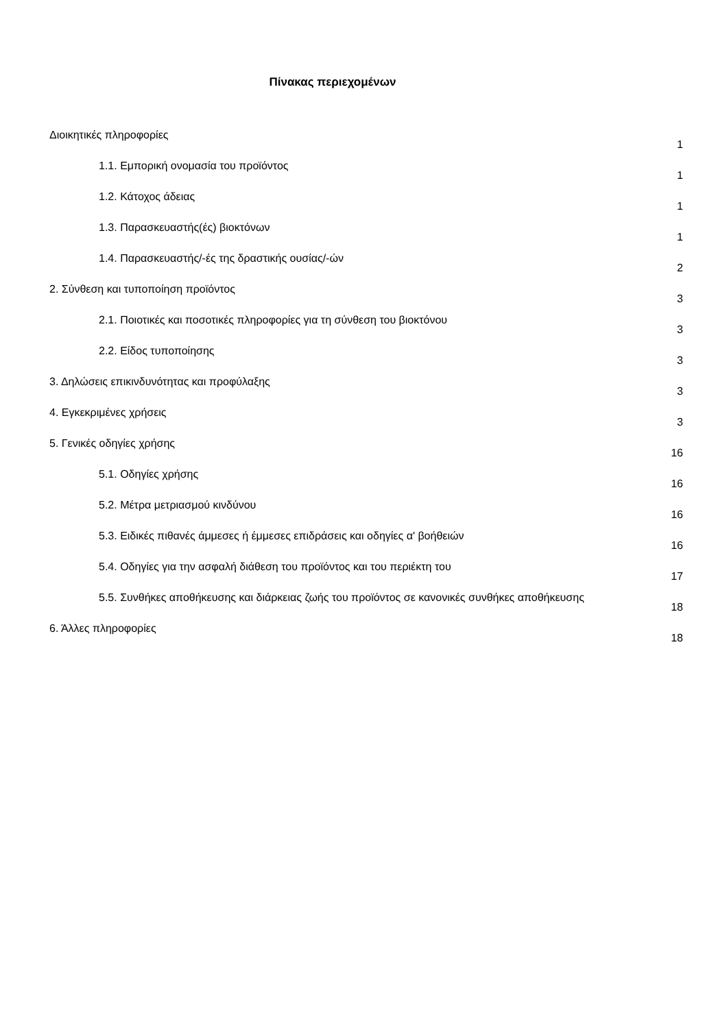Πίνακας περιεχομένων
Διοικητικές πληροφορίες 1
1.1. Εμπορική ονομασία του προϊόντος 1
1.2. Κάτοχος άδειας 1
1.3. Παρασκευαστής(ές) βιοκτόνων 1
1.4. Παρασκευαστής/-ές της δραστικής ουσίας/-ών 2
2. Σύνθεση και τυποποίηση προϊόντος 3
2.1. Ποιοτικές και ποσοτικές πληροφορίες για τη σύνθεση του βιοκτόνου 3
2.2. Είδος τυποποίησης 3
3. Δηλώσεις επικινδυνότητας και προφύλαξης 3
4. Εγκεκριμένες χρήσεις 3
5. Γενικές οδηγίες χρήσης 16
5.1. Οδηγίες χρήσης 16
5.2. Μέτρα μετριασμού κινδύνου 16
5.3. Ειδικές πιθανές άμμεσες ή έμμεσες επιδράσεις και οδηγίες α' βοήθειών 16
5.4. Οδηγίες για την ασφαλή διάθεση του προϊόντος και του περιέκτη του 17
5.5. Συνθήκες αποθήκευσης και διάρκειας ζωής του προϊόντος σε κανονικές συνθήκες αποθήκευσης 18
6. Άλλες πληροφορίες 18